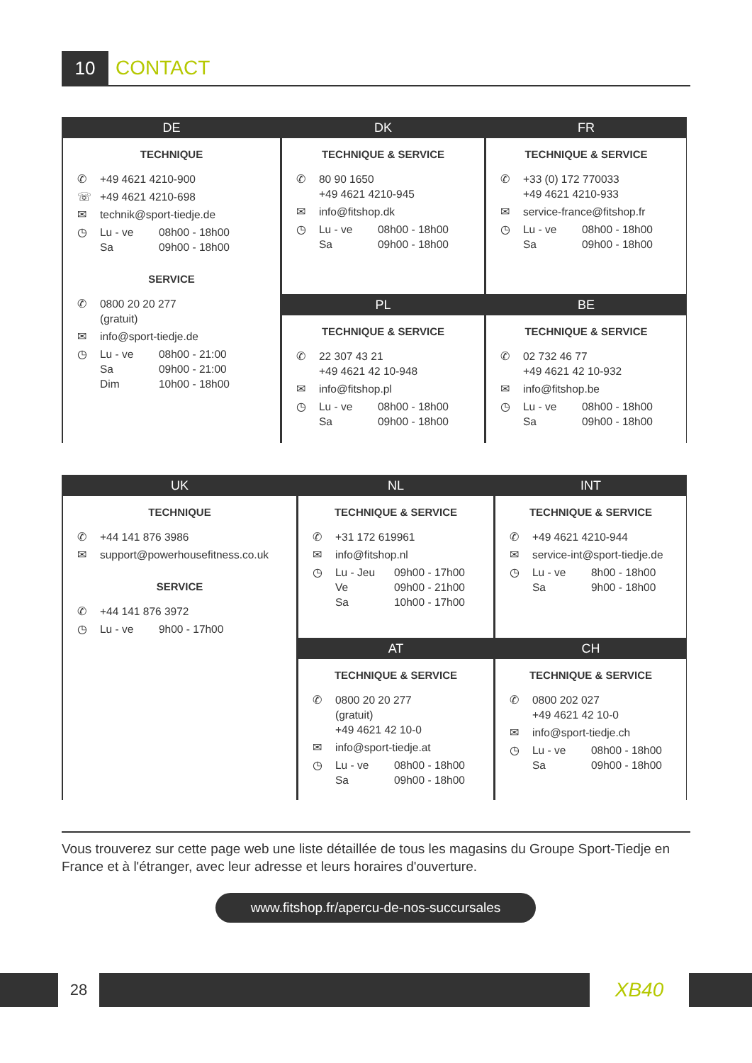10 CONTACT
DE
TECHNIQUE
✆ +49 4621 4210-900
☏ +49 4621 4210-698
✉ technik@sport-tiedje.de
◷ Lu - ve 08h00 - 18h00 Sa 09h00 - 18h00
SERVICE
✆ 0800 20 20 277
(gratuit)
✉ info@sport-tiedje.de
◷ Lu - ve 08h00 - 21:00 Sa 09h00 - 21:00 Dim 10h00 - 18h00
DK
TECHNIQUE & SERVICE
✆ 80 90 1650
+49 4621 4210-945
✉ info@fitshop.dk
◷ Lu - ve 08h00 - 18h00 Sa 09h00 - 18h00
FR
TECHNIQUE & SERVICE
✆ +33 (0) 172 770033
+49 4621 4210-933
✉ service-france@fitshop.fr
◷ Lu - ve 08h00 - 18h00 Sa 09h00 - 18h00
PL
TECHNIQUE & SERVICE
✆ 22 307 43 21
+49 4621 42 10-948
✉ info@fitshop.pl
◷ Lu - ve 08h00 - 18h00 Sa 09h00 - 18h00
BE
TECHNIQUE & SERVICE
✆ 02 732 46 77
+49 4621 42 10-932
✉ info@fitshop.be
◷ Lu - ve 08h00 - 18h00 Sa 09h00 - 18h00
UK
TECHNIQUE
✆ +44 141 876 3986
✉ support@powerhousefitness.co.uk
SERVICE
✆ +44 141 876 3972
◷ Lu - ve 9h00 - 17h00
NL
TECHNIQUE & SERVICE
✆ +31 172 619961
✉ info@fitshop.nl
◷ Lu - Jeu 09h00 - 17h00 Ve 09h00 - 21h00 Sa 10h00 - 17h00
INT
TECHNIQUE & SERVICE
✆ +49 4621 4210-944
✉ service-int@sport-tiedje.de
◷ Lu - ve 8h00 - 18h00 Sa 9h00 - 18h00
AT
TECHNIQUE & SERVICE
✆ 0800 20 20 277
(gratuit)
+49 4621 42 10-0
✉ info@sport-tiedje.at
◷ Lu - ve 08h00 - 18h00 Sa 09h00 - 18h00
CH
TECHNIQUE & SERVICE
✆ 0800 202 027
+49 4621 42 10-0
✉ info@sport-tiedje.ch
◷ Lu - ve 08h00 - 18h00 Sa 09h00 - 18h00
Vous trouverez sur cette page web une liste détaillée de tous les magasins du Groupe Sport-Tiedje en France et à l'étranger, avec leur adresse et leurs horaires d'ouverture.
www.fitshop.fr/apercu-de-nos-succursales
28 XB40